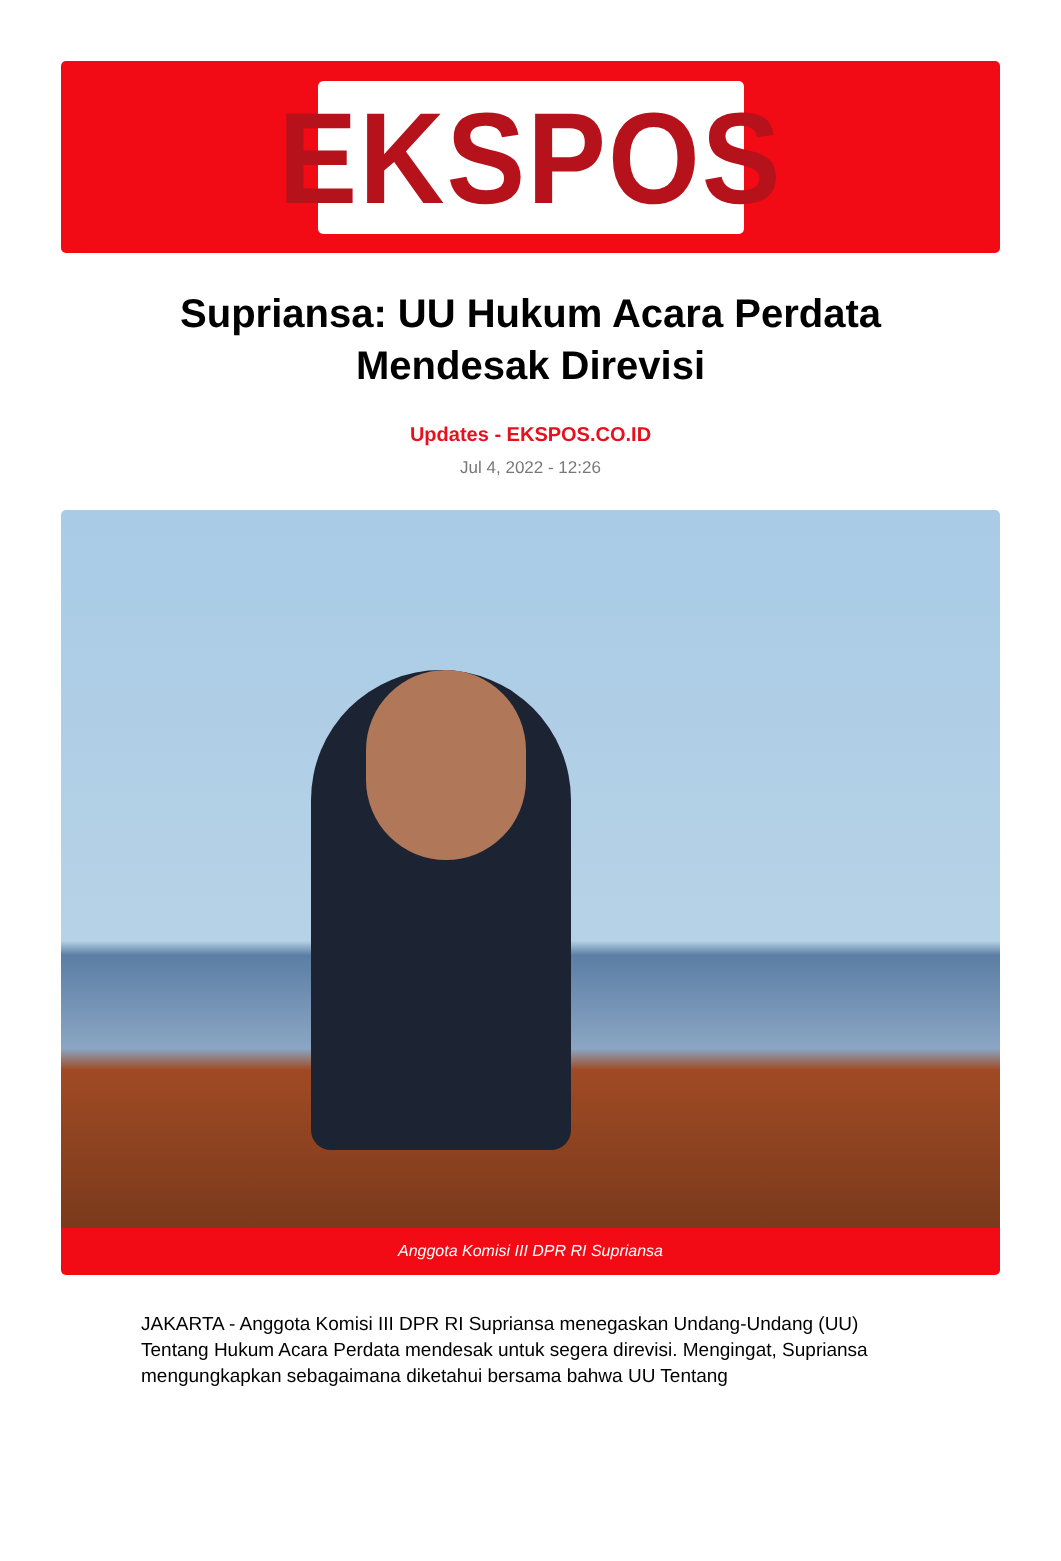EKSPOS
Supriansa: UU Hukum Acara Perdata Mendesak Direvisi
Updates - EKSPOS.CO.ID
Jul 4, 2022 - 12:26
Anggota Komisi III DPR RI Supriansa
JAKARTA - Anggota Komisi III DPR RI Supriansa menegaskan Undang-Undang (UU) Tentang Hukum Acara Perdata mendesak untuk segera direvisi. Mengingat, Supriansa mengungkapkan sebagaimana diketahui bersama bahwa UU Tentang